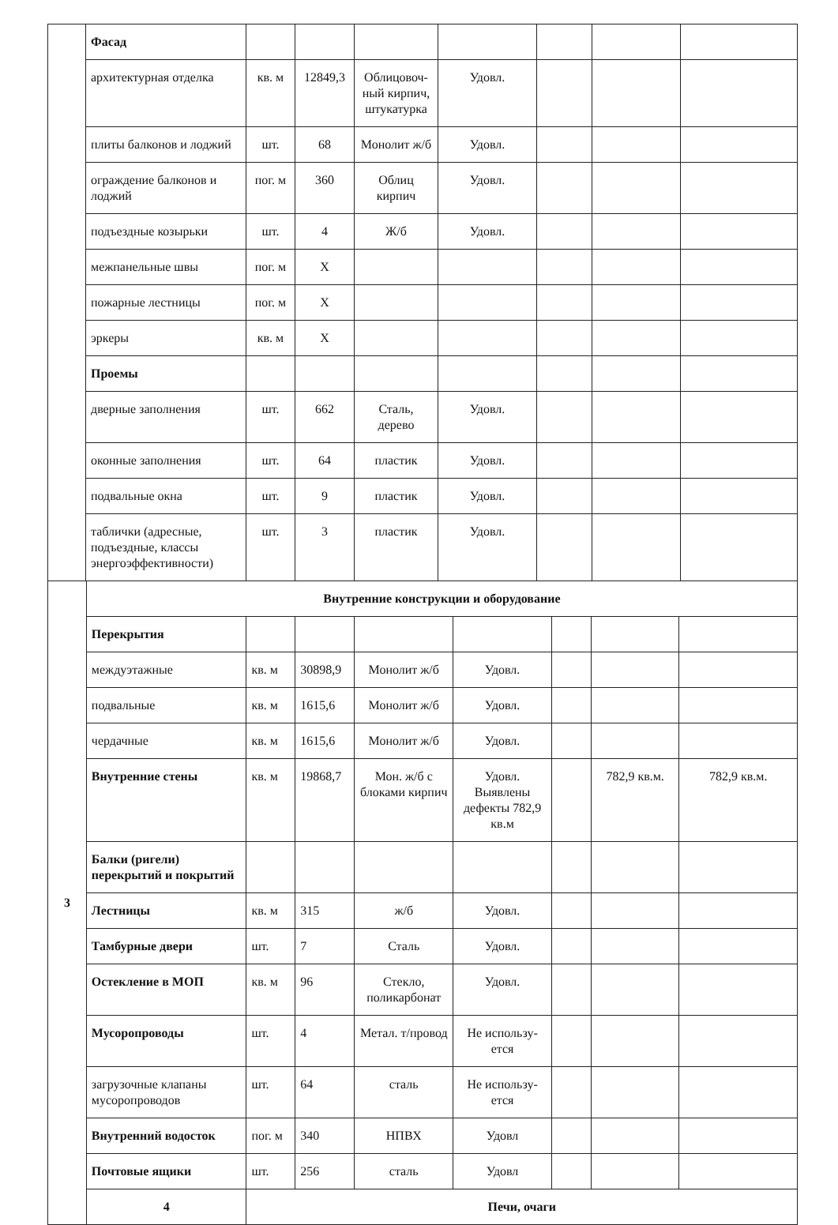| | Фасад | | | | | | | |
| | архитектурная отделка | кв. м | 12849,3 | Облицовоч-ный кирпич, штукатурка | Удовл. | | | |
| | плиты балконов и лоджий | шт. | 68 | Монолит ж/б | Удовл. | | | |
| | ограждение балконов и лоджий | пог. м | 360 | Облиц кирпич | Удовл. | | | |
| | подъездные козырьки | шт. | 4 | Ж/б | Удовл. | | | |
| | межпанельные швы | пог. м | X | | | | | |
| | пожарные лестницы | пог. м | X | | | | | |
| | эркеры | кв. м | X | | | | | |
| | Проемы | | | | | | | |
| | дверные заполнения | шт. | 662 | Сталь, дерево | Удовл. | | | |
| | оконные заполнения | шт. | 64 | пластик | Удовл. | | | |
| | подвальные окна | шт. | 9 | пластик | Удовл. | | | |
| | таблички (адресные, подъездные, классы энергоэффективности) | шт. | 3 | пластик | Удовл. | | | |
| 3 | Внутренние конструкции и оборудование | | | | | | | |
| | Перекрытия | | | | | | | |
| | междуэтажные | кв. м | 30898,9 | Монолит ж/б | Удовл. | | | |
| | подвальные | кв. м | 1615,6 | Монолит ж/б | Удовл. | | | |
| | чердачные | кв. м | 1615,6 | Монолит ж/б | Удовл. | | | |
| | Внутренние стены | кв. м | 19868,7 | Мон. ж/б с блоками кирпич | Удовл. Выявлены дефекты 782,9 кв.м | | 782,9 кв.м. | 782,9 кв.м. |
| | Балки (ригели) перекрытий и покрытий | | | | | | | |
| | Лестницы | кв. м | 315 | ж/б | Удовл. | | | |
| | Тамбурные двери | шт. | 7 | Сталь | Удовл. | | | |
| | Остекление в МОП | кв. м | 96 | Стекло, поликарбонат | Удовл. | | | |
| | Мусоропроводы | шт. | 4 | Метал. т/провод | Не использу-ется | | | |
| | загрузочные клапаны мусоропроводов | шт. | 64 | сталь | Не использу-ется | | | |
| | Внутренний водосток | пог. м | 340 | НПВХ | Удовл | | | |
| | Почтовые ящики | шт. | 256 | сталь | Удовл | | | |
| | 4 | Печи, очаги | | | | | | |